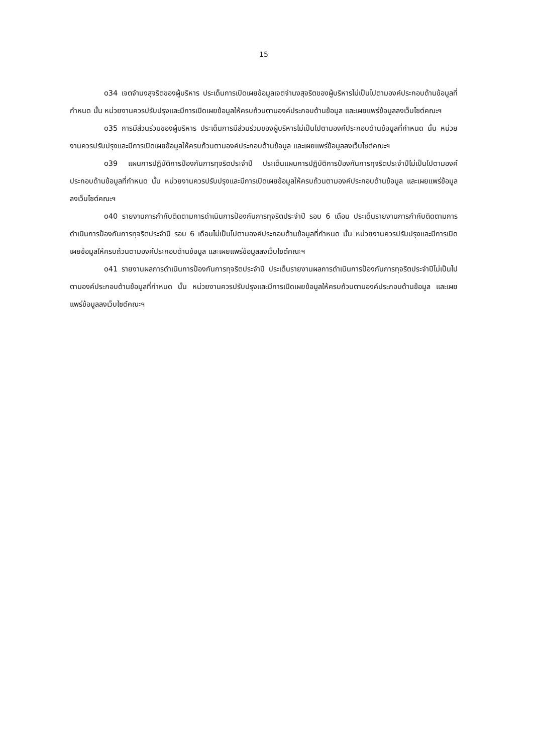15
o34 เจตจำนงสุจริตของผู้บริหาร ประเด็นการเปิดเผยข้อมูลเจตจำนงสุจริตของผู้บริหารไม่เป็นไปตามองค์ประกอบด้านข้อมูลที่กำหนด นั้น หน่วยงานควรปรับปรุงและมีการเปิดเผยข้อมูลให้ครบถ้วนตามองค์ประกอบด้านข้อมูล และเผยแพร่ข้อมูลลงเว็บไซต์คณะฯ
o35 การมีส่วนร่วมของผู้บริหาร ประเด็นการมีส่วนร่วมของผู้บริหารไม่เป็นไปตามองค์ประกอบด้านข้อมูลที่กำหนด นั้น หน่วยงานควรปรับปรุงและมีการเปิดเผยข้อมูลให้ครบถ้วนตามองค์ประกอบด้านข้อมูล และเผยแพร่ข้อมูลลงเว็บไซต์คณะฯ
o39 แผนการปฏิบัติการป้องกันการทุจริตประจำปี ประเด็นแผนการปฏิบัติการป้องกันการทุจริตประจำปีไม่เป็นไปตามองค์ประกอบด้านข้อมูลที่กำหนด นั้น หน่วยงานควรปรับปรุงและมีการเปิดเผยข้อมูลให้ครบถ้วนตามองค์ประกอบด้านข้อมูล และเผยแพร่ข้อมูลลงเว็บไซต์คณะฯ
o40 รายงานการกำกับติดตามการดำเนินการป้องกันการทุจริตประจำปี รอบ 6 เดือน ประเด็นรายงานการกำกับติดตามการดำเนินการป้องกันการทุจริตประจำปี รอบ 6 เดือนไม่เป็นไปตามองค์ประกอบด้านข้อมูลที่กำหนด นั้น หน่วยงานควรปรับปรุงและมีการเปิดเผยข้อมูลให้ครบถ้วนตามองค์ประกอบด้านข้อมูล และเผยแพร่ข้อมูลลงเว็บไซต์คณะฯ
o41 รายงานผลการดำเนินการป้องกันการทุจริตประจำปี ประเด็นรายงานผลการดำเนินการป้องกันการทุจริตประจำปีไม่เป็นไปตามองค์ประกอบด้านข้อมูลที่กำหนด นั้น หน่วยงานควรปรับปรุงและมีการเปิดเผยข้อมูลให้ครบถ้วนตามองค์ประกอบด้านข้อมูล และเผยแพร่ข้อมูลลงเว็บไซต์คณะฯ